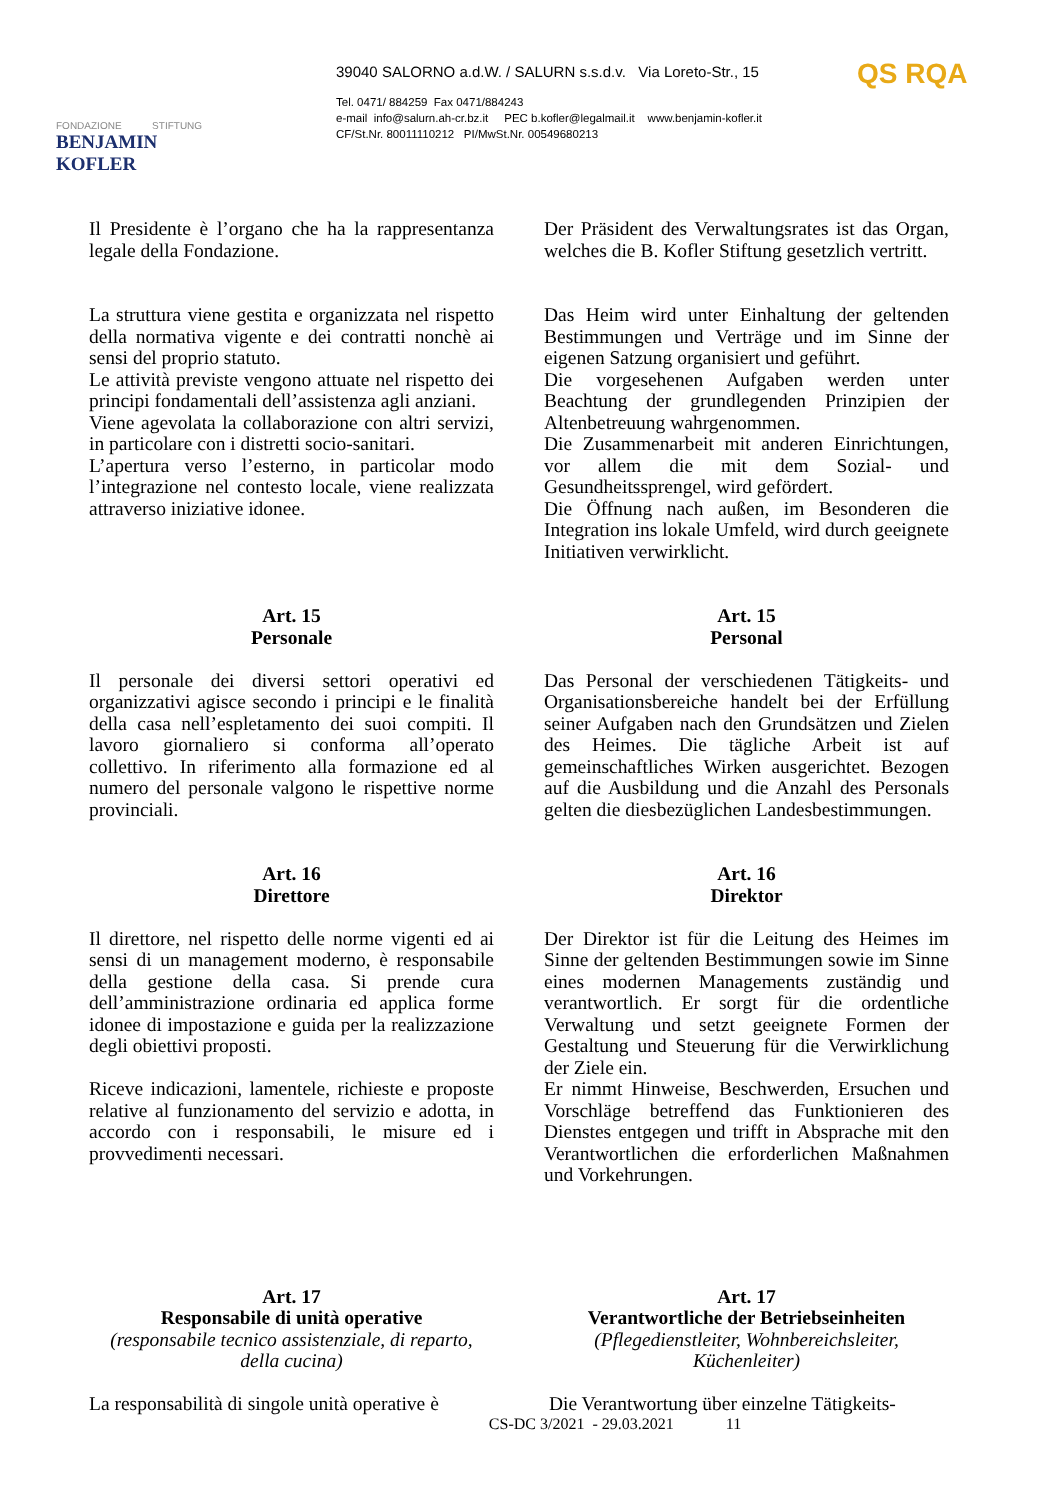FONDAZIONE STIFTUNG
BENJAMIN KOFLER
39040 SALORNO a.d.W. / SALURN s.s.d.v. Via Loreto-Str., 15
Tel. 0471/ 884259 Fax 0471/884243
e-mail info@salurn.ah-cr.bz.it PEC b.kofler@legalmail.it www.benjamin-kofler.it
CF/St.Nr. 80011110212 PI/MwSt.Nr. 00549680213
QS RQA
Il Presidente è l’organo che ha la rappresentanza legale della Fondazione.
Der Präsident des Verwaltungsrates ist das Organ, welches die B. Kofler Stiftung gesetzlich vertritt.
La struttura viene gestita e organizzata nel rispetto della normativa vigente e dei contratti nonchè ai sensi del proprio statuto.
Le attività previste vengono attuate nel rispetto dei principi fondamentali dell’assistenza agli anziani.
Viene agevolata la collaborazione con altri servizi, in particolare con i distretti socio-sanitari.
L’apertura verso l’esterno, in particolar modo l’integrazione nel contesto locale, viene realizzata attraverso iniziative idonee.
Das Heim wird unter Einhaltung der geltenden Bestimmungen und Verträge und im Sinne der eigenen Satzung organisiert und geführt.
Die vorgesehenen Aufgaben werden unter Beachtung der grundlegenden Prinzipien der Altenbetreuung wahrgenommen.
Die Zusammenarbeit mit anderen Einrichtungen, vor allem die mit dem Sozial- und Gesundheitssprengel, wird gefördert.
Die Öffnung nach außen, im Besonderen die Integration ins lokale Umfeld, wird durch geeignete Initiativen verwirklicht.
Art. 15
Personale
Il personale dei diversi settori operativi ed organizzativi agisce secondo i principi e le finalità della casa nell’espletamento dei suoi compiti. Il lavoro giornaliero si conforma all’operato collettivo. In riferimento alla formazione ed al numero del personale valgono le rispettive norme provinciali.
Art. 15
Personal
Das Personal der verschiedenen Tätigkeits- und Organisationsbereiche handelt bei der Erfüllung seiner Aufgaben nach den Grundsätzen und Zielen des Heimes. Die tägliche Arbeit ist auf gemeinschaftliches Wirken ausgerichtet. Bezogen auf die Ausbildung und die Anzahl des Personals gelten die diesbezüglichen Landesbestimmungen.
Art. 16
Direttore
Il direttore, nel rispetto delle norme vigenti ed ai sensi di un management moderno, è responsabile della gestione della casa. Si prende cura dell’amministrazione ordinaria ed applica forme idonee di impostazione e guida per la realizzazione degli obiettivi proposti.
Riceve indicazioni, lamentele, richieste e proposte relative al funzionamento del servizio e adotta, in accordo con i responsabili, le misure ed i provvedimenti necessari.
Art. 16
Direktor
Der Direktor ist für die Leitung des Heimes im Sinne der geltenden Bestimmungen sowie im Sinne eines modernen Managements zuständig und verantwortlich. Er sorgt für die ordentliche Verwaltung und setzt geeignete Formen der Gestaltung und Steuerung für die Verwirklichung der Ziele ein.
Er nimmt Hinweise, Beschwerden, Ersuchen und Vorschläge betreffend das Funktionieren des Dienstes entgegen und trifft in Absprache mit den Verantwortlichen die erforderlichen Maßnahmen und Vorkehrungen.
Art. 17
Responsabile di unità operative
(responsabile tecnico assistenziale, di reparto, della cucina)
La responsabilità di singole unità operative è
Art. 17
Verantwortliche der Betriebseinheiten
(Pflegedienstleiter, Wohnbereichsleiter, Küchenleiter)
Die Verantwortung über einzelne Tätigkeits-
CS-DC 3/2021 - 29.03.2021 11